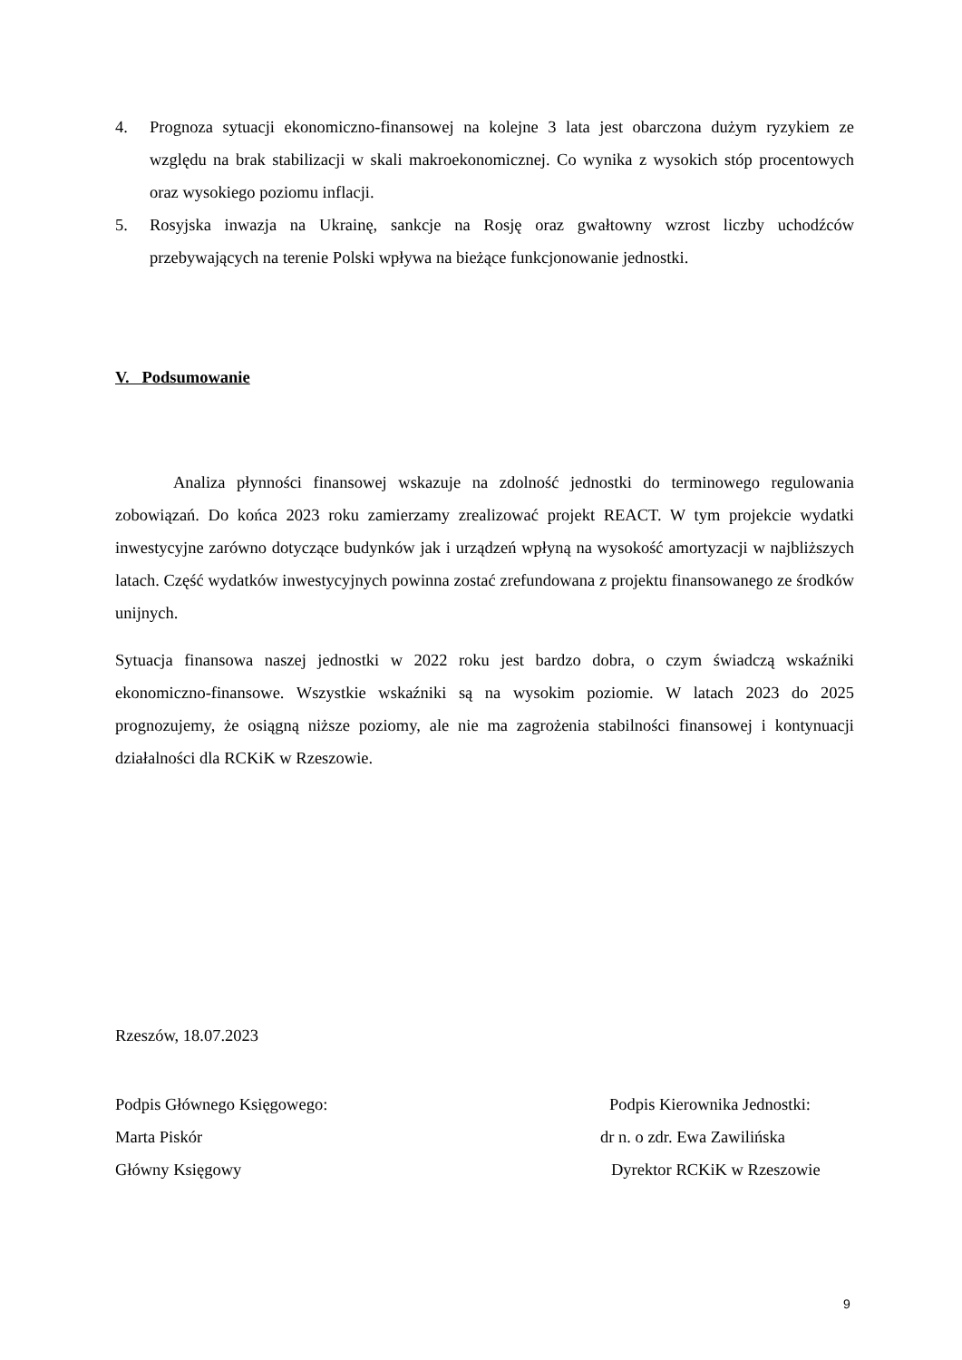4. Prognoza sytuacji ekonomiczno-finansowej na kolejne 3 lata jest obarczona dużym ryzykiem ze względu na brak stabilizacji w skali makroekonomicznej. Co wynika z wysokich stóp procentowych oraz wysokiego poziomu inflacji.
5. Rosyjska inwazja na Ukrainę, sankcje na Rosję oraz gwałtowny wzrost liczby uchodźców przebywających na terenie Polski wpływa na bieżące funkcjonowanie jednostki.
V. Podsumowanie
Analiza płynności finansowej wskazuje na zdolność jednostki do terminowego regulowania zobowiązań. Do końca 2023 roku zamierzamy zrealizować projekt REACT. W tym projekcie wydatki inwestycyjne zarówno dotyczące budynków jak i urządzeń wpłyną na wysokość amortyzacji w najbliższych latach. Część wydatków inwestycyjnych powinna zostać zrefundowana z projektu finansowanego ze środków unijnych.
Sytuacja finansowa naszej jednostki w 2022 roku jest bardzo dobra, o czym świadczą wskaźniki ekonomiczno-finansowe. Wszystkie wskaźniki są na wysokim poziomie. W latach 2023 do 2025 prognozujemy, że osiągną niższe poziomy, ale nie ma zagrożenia stabilności finansowej i kontynuacji działalności dla RCKiK w Rzeszowie.
Rzeszów, 18.07.2023
Podpis Głównego Księgowego: Podpis Kierownika Jednostki:
Marta Piskór dr n. o zdr. Ewa Zawilińska
Główny Księgowy Dyrektor RCKiK w Rzeszowie
9